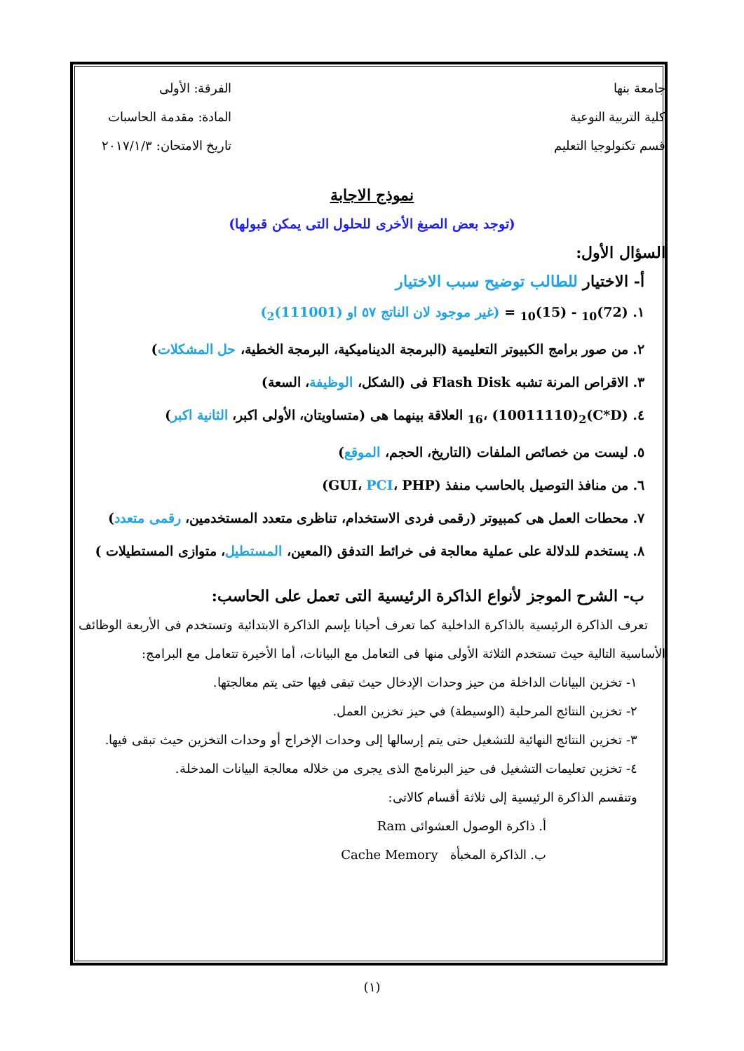جامعة بنها
كلية التربية النوعية
قسم تكنولوجيا التعليم
الفرقة: الأولى
المادة: مقدمة الحاسبات
تاريخ الامتحان: ٢٠١٧/١/٣
نموذج الاجابة
(توجد بعض الصيغ الأخرى للحلول التى يمكن قبولها)
السؤال الأول:
أ- الاختيار للطالب توضيح سبب الاختيار
١. (72)<sub>10</sub> - (15)<sub>10</sub> = (غير موجود لان الناتج ٥٧ او (111001)<sub>2</sub>)
٢. من صور برامج الكبيوتر التعليمية (البرمجة الديناميكية، البرمجة الخطية، حل المشكلات)
٣. الاقراص المرنة تشبه Flash Disk فى (الشكل، الوظيفة، السعة)
٤. (C*D)<sub>16</sub>، (10011110)<sub>2</sub> العلاقة بينهما هى (متساويتان، الأولى اكبر، الثانية اكبر)
٥. ليست من خصائص الملفات (التاريخ، الحجم، الموقع)
٦. من منافذ التوصيل بالحاسب منفذ (GUI، PCI، PHP)
٧. محطات العمل هى كمبيوتر (رقمى فردى الاستخدام، تناظرى متعدد المستخدمين، رقمى متعدد)
٨. يستخدم للدلالة على عملية معالجة فى خرائط التدفق (المعين، المستطيل، متوازى المستطيلات )
ب- الشرح الموجز لأنواع الذاكرة الرئيسية التى تعمل على الحاسب:
تعرف الذاكرة الرئيسية بالذاكرة الداخلية كما تعرف أحيانا بإسم الذاكرة الابتدائية وتستخدم فى الأربعة الوظائف الأساسية التالية حيث تستخدم الثلاثة الأولى منها فى التعامل مع البيانات، أما الأخيرة تتعامل مع البرامج:
١- تخزين البيانات الداخلة من حيز وحدات الإدخال حيث تبقى فيها حتى يتم معالجتها.
٢- تخزين النتائج المرحلية (الوسيطة) في حيز تخزين العمل.
٣- تخزين النتائج النهائية للتشغيل حتى يتم إرسالها إلى وحدات الإخراج أو وحدات التخزين حيث تبقى فيها.
٤- تخزين تعليمات التشغيل فى حيز البرنامج الذى يجرى من خلاله معالجة البيانات المدخلة.
وتنقسم الذاكرة الرئيسية إلى ثلاثة أقسام كالاتى:
أ. ذاكرة الوصول العشوائى Ram
ب. الذاكرة المخبأة Cache Memory
(١)